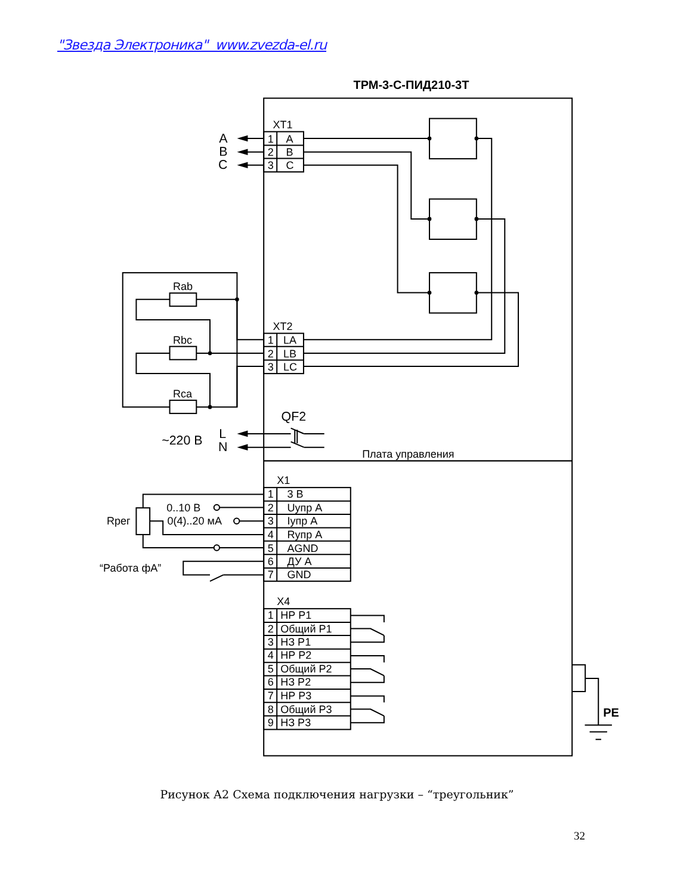"Звезда Электроника" www.zvezda-el.ru
ТРМ-3-С-ПИД210-3Т
XT1
A
1
A
B
2
B
C
3
C
Rab
Rbc
Rca
XT2
1
LA
2
LB
3
LC
QF2
~220 В
L
N
Плата управления
X1
1
3 В
0..10 В
2
Uупр А
Rрег
0(4)..20 мА
3
Iупр А
4
Rупр А
5
AGND
“Работа фА”
6
ДУ А
7
GND
X4
1
НР Р1
2
Общий Р1
3
НЗ Р1
4
НР Р2
5
Общий Р2
6
НЗ Р2
7
НР Р3
8
Общий Р3
9
НЗ Р3
PE
Рисунок А2 Схема подключения нагрузки – “треугольник”
32